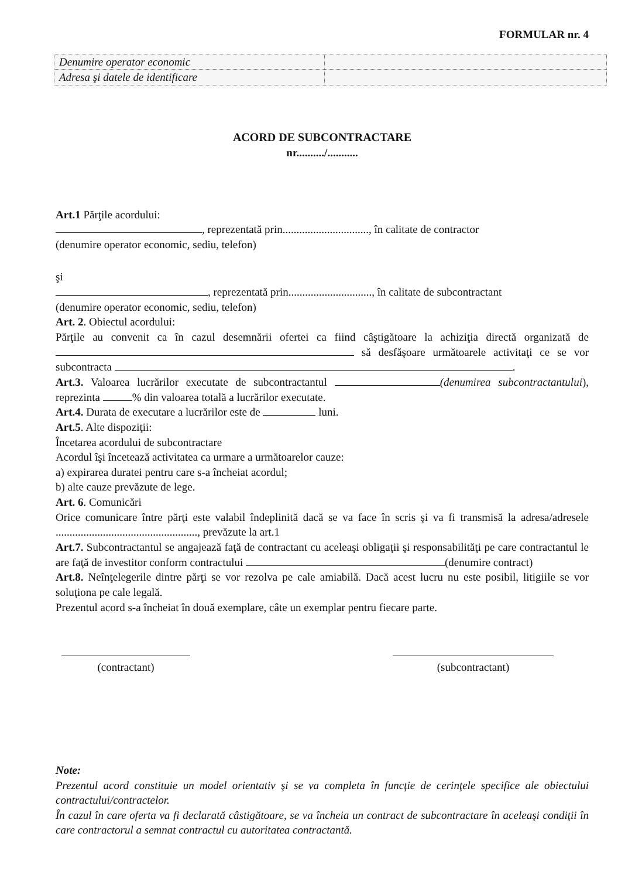FORMULAR nr. 4
| Denumire operator economic | |
| Adresa şi datele de identificare | |
ACORD DE SUBCONTRACTARE
nr........../...........
Art.1 Părţile acordului:
, reprezentată prin..............................., în calitate de contractor
(denumire operator economic, sediu, telefon)
şi
, reprezentată prin.............................., în calitate de subcontractant
(denumire operator economic, sediu, telefon)
Art. 2. Obiectul acordului:
Părţile au convenit ca în cazul desemnării ofertei ca fiind câştigătoare la achiziţia directă organizată de să desfăşoare următoarele activitaţi ce se vor subcontracta .
Art.3. Valoarea lucrărilor executate de subcontractantul (denumirea subcontractantului), reprezinta % din valoarea totală a lucrărilor executate.
Art.4. Durata de executare a lucrărilor este de luni.
Art.5. Alte dispoziţii:
Încetarea acordului de subcontractare
Acordul îşi încetează activitatea ca urmare a următoarelor cauze:
a) expirarea duratei pentru care s-a încheiat acordul;
b) alte cauze prevăzute de lege.
Art. 6. Comunicări
Orice comunicare între părţi este valabil îndeplinită dacă se va face în scris şi va fi transmisă la adresa/adresele ..................................................., prevăzute la art.1
Art.7. Subcontractantul se angajează faţă de contractant cu aceleaşi obligaţii şi responsabilităţi pe care contractantul le are faţă de investitor conform contractului (denumire contract)
Art.8. Neînţelegerile dintre părţi se vor rezolva pe cale amiabilă. Dacă acest lucru nu este posibil, litigiile se vor soluţiona pe cale legală.
Prezentul acord s-a încheiat în două exemplare, câte un exemplar pentru fiecare parte.
(contractant) (subcontractant)
Note:
Prezentul acord constituie un model orientativ şi se va completa în funcţie de cerinţele specifice ale obiectului contractului/contractelor.
În cazul în care oferta va fi declarată câstigătoare, se va încheia un contract de subcontractare în aceleaşi condiţii în care contractorul a semnat contractul cu autoritatea contractantă.